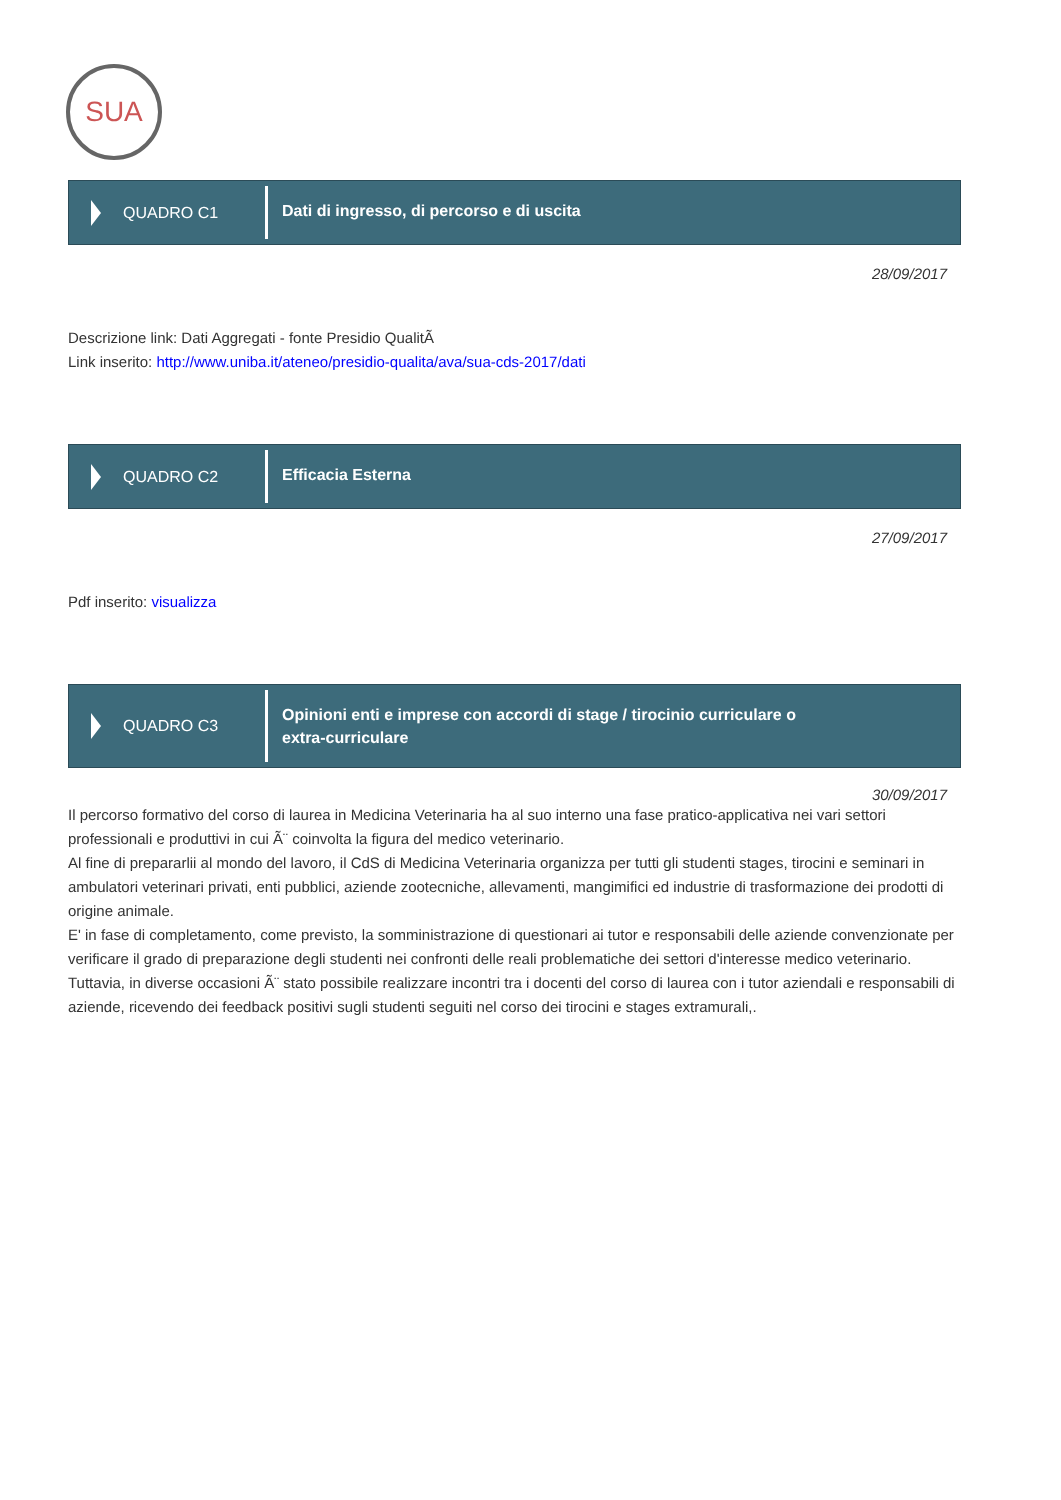SUA
QUADRO C1
Dati di ingresso, di percorso e di uscita
28/09/2017
Descrizione link: Dati Aggregati - fonte Presidio QualitÃ
Link inserito: http://www.uniba.it/ateneo/presidio-qualita/ava/sua-cds-2017/dati
QUADRO C2
Efficacia Esterna
27/09/2017
Pdf inserito: visualizza
QUADRO C3
Opinioni enti e imprese con accordi di stage / tirocinio curriculare o
extra-curriculare
30/09/2017
Il percorso formativo del corso di laurea in Medicina Veterinaria ha al suo interno una fase pratico-applicativa nei vari settori professionali e produttivi in cui Ã¨ coinvolta la figura del medico veterinario.
Al fine di prepararlii al mondo del lavoro, il CdS di Medicina Veterinaria organizza per tutti gli studenti stages, tirocini e seminari in ambulatori veterinari privati, enti pubblici, aziende zootecniche, allevamenti, mangimifici ed industrie di trasformazione dei prodotti di origine animale.
E' in fase di completamento, come previsto, la somministrazione di questionari ai tutor e responsabili delle aziende convenzionate per verificare il grado di preparazione degli studenti nei confronti delle reali problematiche dei settori d'interesse medico veterinario.
Tuttavia, in diverse occasioni Ã¨ stato possibile realizzare incontri tra i docenti del corso di laurea con i tutor aziendali e responsabili di aziende, ricevendo dei feedback positivi sugli studenti seguiti nel corso dei tirocini e stages extramurali,.